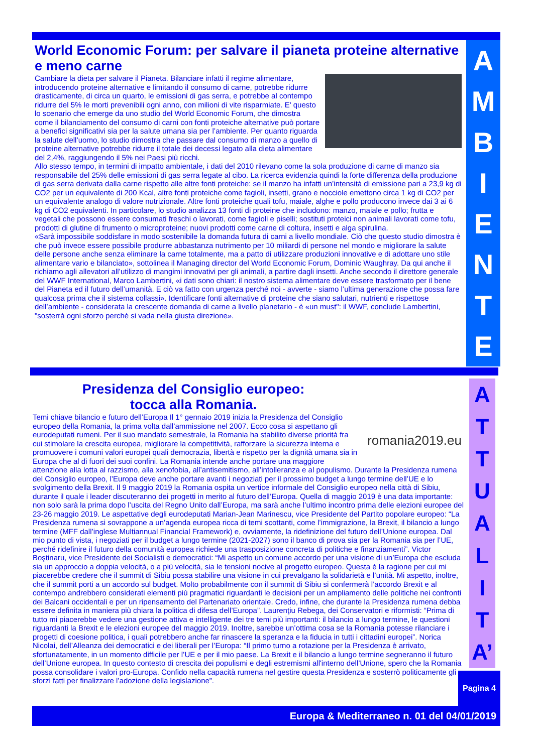AMBIENTE
World Economic Forum: per salvare il pianeta proteine alternative e meno carne
Cambiare la dieta per salvare il Pianeta. Bilanciare infatti il regime alimentare, introducendo proteine alternative e limitando il consumo di carne, potrebbe ridurre drasticamente, di circa un quarto, le emissioni di gas serra, e potrebbe al contempo ridurre del 5% le morti prevenibili ogni anno, con milioni di vite risparmiate. E' questo lo scenario che emerge da uno studio del World Economic Forum, che dimostra come il bilanciamento del consumo di carni con fonti proteiche alternative può portare a benefici significativi sia per la salute umana sia per l’ambiente. Per quanto riguarda la salute dell’uomo, lo studio dimostra che passare dal consumo di manzo a quello di proteine alternative potrebbe ridurre il totale dei decessi legato alla dieta alimentare del 2,4%, raggiungendo il 5% nei Paesi più ricchi.
Allo stesso tempo, in termini di impatto ambientale, i dati del 2010 rilevano come la sola produzione di carne di manzo sia responsabile del 25% delle emissioni di gas serra legate al cibo. La ricerca evidenzia quindi la forte differenza della produzione di gas serra derivata dalla carne rispetto alle altre fonti proteiche: se il manzo ha infatti un’intensità di emissione pari a 23,9 kg di CO2 per un equivalente di 200 Kcal, altre fonti proteiche come fagioli, insetti, grano e nocciole emettono circa 1 kg di CO2 per un equivalente analogo di valore nutrizionale. Altre fonti proteiche quali tofu, maiale, alghe e pollo producono invece dai 3 ai 6 kg di CO2 equivalenti. In particolare, lo studio analizza 13 fonti di proteine che includono: manzo, maiale e pollo; frutta e vegetali che possono essere consumati freschi o lavorati, come fagioli e piselli; sostituti proteici non animali lavorati come tofu, prodotti di glutine di frumento o microproteine; nuovi prodotti come carne di coltura, insetti e alga spirulina.
«Sarà impossibile soddisfare in modo sostenibile la domanda futura di carni a livello mondiale. Ciò che questo studio dimostra è che può invece essere possibile produrre abbastanza nutrimento per 10 miliardi di persone nel mondo e migliorare la salute delle persone anche senza eliminare la carne totalmente, ma a patto di utilizzare produzioni innovative e di adottare uno stile alimentare vario e bilanciato», sottolinea il Managing director del World Economic Forum, Dominic Waughray. Da qui anche il richiamo agli allevatori all’utilizzo di mangimi innovativi per gli animali, a partire dagli insetti. Anche secondo il direttore generale del WWF International, Marco Lambertini, «i dati sono chiari: il nostro sistema alimentare deve essere trasformato per il bene del Pianeta ed il futuro dell’umanità. E ciò va fatto con urgenza perché noi - avverte - siamo l’ultima generazione che possa fare qualcosa prima che il sistema collassi». Identificare fonti alternative di proteine che siano salutari, nutrienti e rispettose dell’ambiente - considerata la crescente domanda di carne a livello planetario - è «un must": il WWF, conclude Lambertini, "sosterrà ogni sforzo perché si vada nella giusta direzione».
ATTUALIT
A’
Presidenza del Consiglio europeo:
tocca alla Romania.
romania2019.eu
Temi chiave bilancio e futuro dell’Europa Il 1° gennaio 2019 inizia la Presidenza del Consiglio europeo della Romania, la prima volta dall’ammissione nel 2007. Ecco cosa si aspettano gli eurodeputati rumeni. Per il suo mandato semestrale, la Romania ha stabilito diverse priorità fra cui stimolare la crescita europea, migliorare la competitività, rafforzare la sicurezza interna e promuovere i comuni valori europei quali democrazia, libertà e rispetto per la dignità umana sia in Europa che al di fuori dei suoi confini. La Romania intende anche portare una maggiore attenzione alla lotta al razzismo, alla xenofobia, all’antisemitismo, all’intolleranza e al populismo. Durante la Presidenza rumena del Consiglio europeo, l’Europa deve anche portare avanti i negoziati per il prossimo budget a lungo termine dell’UE e lo svolgimento della Brexit. Il 9 maggio 2019 la Romania ospita un vertice informale del Consiglio europeo nella città di Sibiu, durante il quale i leader discuteranno dei progetti in merito al futuro dell’Europa. Quella di maggio 2019 è una data importante: non solo sarà la prima dopo l’uscita del Regno Unito dall’Europa, ma sarà anche l’ultimo incontro prima delle elezioni europee del 23-26 maggio 2019. Le aspettative degli eurodeputati Marian-Jean Marinescu, vice Presidente del Partito popolare europeo: “La Presidenza rumena si sovrappone a un’agenda europea ricca di temi scottanti, come l’immigrazione, la Brexit, il bilancio a lungo termine (MFF dall’inglese Multiannual Financial Framework) e, ovviamente, la ridefinizione del futuro dell’Unione europea. Dal mio punto di vista, i negoziati per il budget a lungo termine (2021-2027) sono il banco di prova sia per la Romania sia per l’UE, perché ridefinire il futuro della comunità europea richiede una trasposizione concreta di politiche e finanziamenti”. Victor Boştinaru, vice Presidente dei Socialisti e democratici: “Mi aspetto un comune accordo per una visione di un’Europa che escluda sia un approccio a doppia velocità, o a più velocità, sia le tensioni nocive al progetto europeo. Questa è la ragione per cui mi piacerebbe credere che il summit di Sibiu possa stabilire una visione in cui prevalgano la solidarietà e l’unità. Mi aspetto, inoltre, che il summit porti a un accordo sul budget. Molto probabilmente con il summit di Sibiu si confermerà l’accordo Brexit e al contempo andrebbero considerati elementi più pragmatici riguardanti le decisioni per un ampliamento delle politiche nei confronti dei Balcani occidentali e per un ripensamento del Partenariato orientale. Credo, infine, che durante la Presidenza rumena debba essere definita in maniera più chiara la politica di difesa dell’Europa”. Laurenţiu Rebega, dei Conservatori e riformisti: “Prima di tutto mi piacerebbe vedere una gestione attiva e intelligente dei tre temi più importanti: il bilancio a lungo termine, le questioni riguardanti la Brexit e le elezioni europee del maggio 2019. Inoltre, sarebbe un’ottima cosa se la Romania potesse rilanciare i progetti di coesione politica, i quali potrebbero anche far rinascere la speranza e la fiducia in tutti i cittadini europei”. Norica Nicolai, dell’Alleanza dei democratici e dei liberali per l’Europa: “Il primo turno a rotazione per la Presidenza è arrivato, sfortunatamente, in un momento difficile per l’UE e per il mio paese. La Brexit e il bilancio a lungo termine segneranno il futuro dell’Unione europea. In questo contesto di crescita dei populismi e degli estremismi all'interno dell’Unione, spero che la Romania possa consolidare i valori pro-Europa. Confido nella capacità rumena nel gestire questa Presidenza e sosterrò politicamente gli sforzi fatti per finalizzare l’adozione della legislazione”.
Pagina 4
Europa & Mediterraneo n. 01 del 04/01/2019